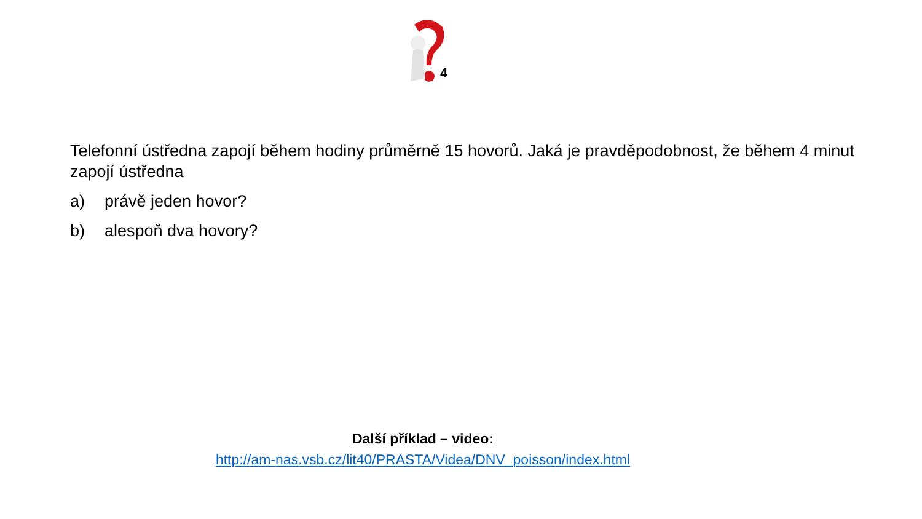4
Telefonní ústředna zapojí během hodiny průměrně 15 hovorů. Jaká je pravděpodobnost, že během 4 minut zapojí ústředna
a) právě jeden hovor?
b) alespoň dva hovory?
Další příklad – video:
http://am-nas.vsb.cz/lit40/PRASTA/Videa/DNV_poisson/index.html